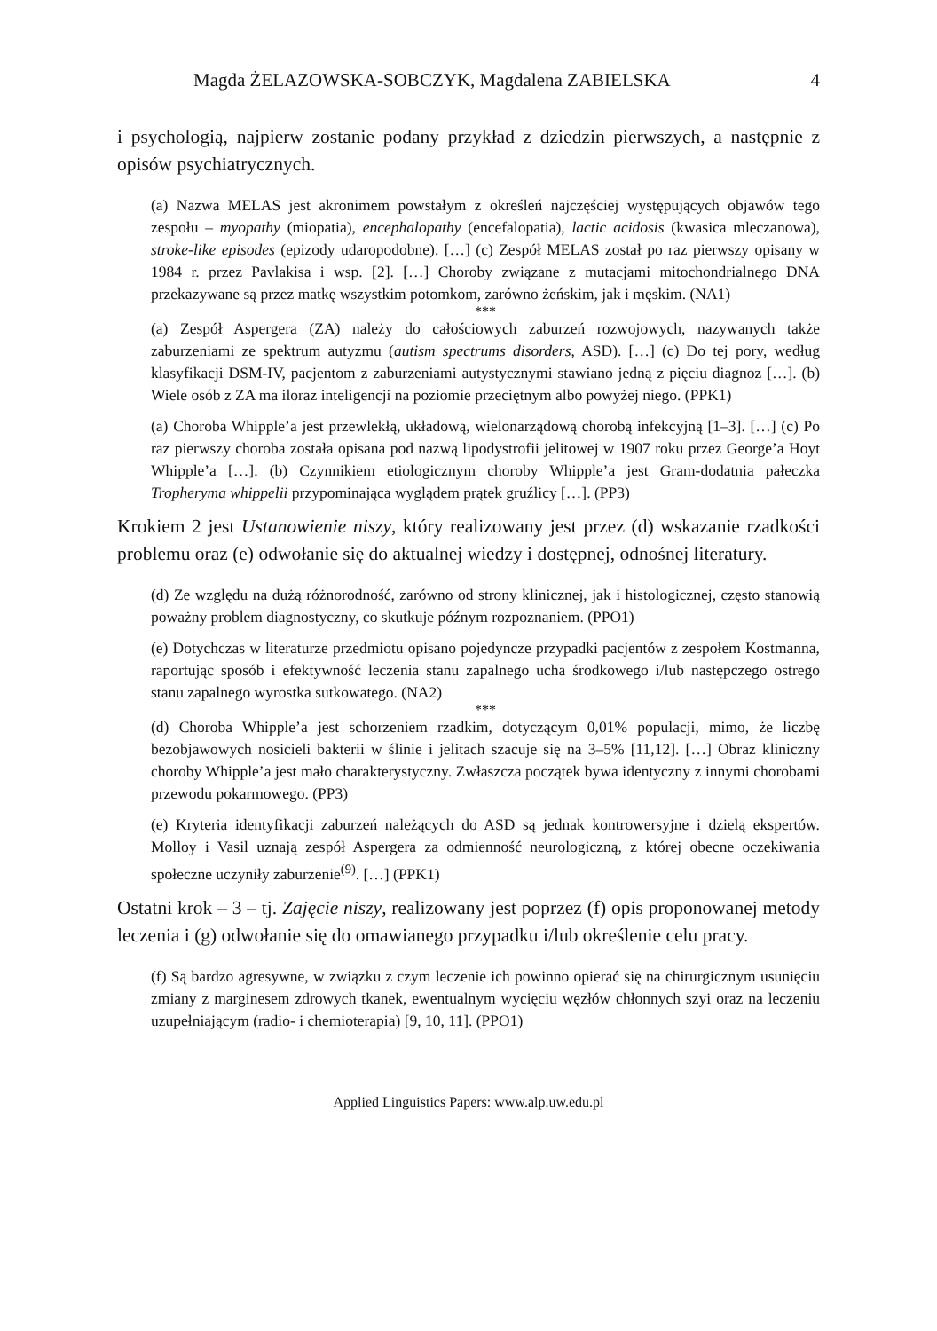Magda ŻELAZOWSKA-SOBCZYK, Magdalena ZABIELSKA 4
i psychologią, najpierw zostanie podany przykład z dziedzin pierwszych, a następnie z opisów psychiatrycznych.
(a) Nazwa MELAS jest akronimem powstałym z określeń najczęściej występujących objawów tego zespołu – myopathy (miopatia), encephalopathy (encefalopatia), lactic acidosis (kwasica mleczanowa), stroke-like episodes (epizody udaropodobne). […] (c) Zespół MELAS został po raz pierwszy opisany w 1984 r. przez Pavlakisa i wsp. [2]. […] Choroby związane z mutacjami mitochondrialnego DNA przekazywane są przez matkę wszystkim potomkom, zarówno żeńskim, jak i męskim. (NA1)
***
(a) Zespół Aspergera (ZA) należy do całościowych zaburzeń rozwojowych, nazywanych także zaburzeniami ze spektrum autyzmu (autism spectrums disorders, ASD). […] (c) Do tej pory, według klasyfikacji DSM-IV, pacjentom z zaburzeniami autystycznymi stawiano jedną z pięciu diagnoz […]. (b) Wiele osób z ZA ma iloraz inteligencji na poziomie przeciętnym albo powyżej niego. (PPK1)
(a) Choroba Whipple’a jest przewlekłą, układową, wielonarządową chorobą infekcyjną [1–3]. […] (c) Po raz pierwszy choroba została opisana pod nazwą lipodystrofii jelitowej w 1907 roku przez George’a Hoyt Whipple’a […]. (b) Czynnikiem etiologicznym choroby Whipple’a jest Gram-dodatnia pałeczka Tropheryma whippelii przypominająca wyglądem prątek gruźlicy […]. (PP3)
Krokiem 2 jest Ustanowienie niszy, który realizowany jest przez (d) wskazanie rzadkości problemu oraz (e) odwołanie się do aktualnej wiedzy i dostępnej, odnośnej literatury.
(d) Ze względu na dużą różnorodność, zarówno od strony klinicznej, jak i histologicznej, często stanowią poważny problem diagnostyczny, co skutkuje późnym rozpoznaniem. (PPO1)
(e) Dotychczas w literaturze przedmiotu opisano pojedyncze przypadki pacjentów z zespołem Kostmanna, raportując sposób i efektywność leczenia stanu zapalnego ucha środkowego i/lub następczego ostrego stanu zapalnego wyrostka sutkowatego. (NA2)
***
(d) Choroba Whipple’a jest schorzeniem rzadkim, dotyczącym 0,01% populacji, mimo, że liczbę bezobjawowych nosicieli bakterii w ślinie i jelitach szacuje się na 3–5% [11,12]. […] Obraz kliniczny choroby Whipple’a jest mało charakterystyczny. Zwłaszcza początek bywa identyczny z innymi chorobami przewodu pokarmowego. (PP3)
(e) Kryteria identyfikacji zaburzeń należących do ASD są jednak kontrowersyjne i dzielą ekspertów. Molloy i Vasil uznają zespół Aspergera za odmienność neurologiczną, z której obecne oczekiwania społeczne uczyniły zaburzenie<sup>(9)</sup>. […] (PPK1)
Ostatni krok – 3 – tj. Zajęcie niszy, realizowany jest poprzez (f) opis proponowanej metody leczenia i (g) odwołanie się do omawianego przypadku i/lub określenie celu pracy.
(f) Są bardzo agresywne, w związku z czym leczenie ich powinno opierać się na chirurgicznym usunięciu zmiany z marginesem zdrowych tkanek, ewentualnym wycięciu węzłów chłonnych szyi oraz na leczeniu uzupełniającym (radio- i chemioterapia) [9, 10, 11]. (PPO1)
Applied Linguistics Papers: www.alp.uw.edu.pl